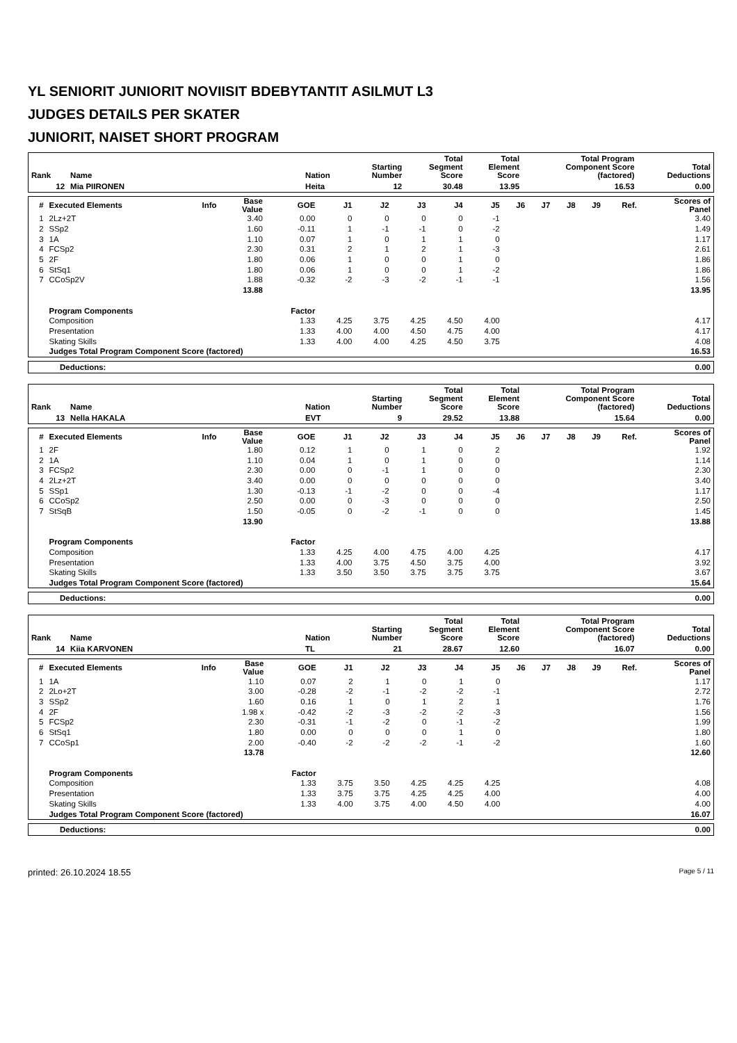YL SENIORIT JUNIORIT NOVIISIT BDEBYTANTIT ASILMUT L3
JUDGES DETAILS PER SKATER
JUNIORIT, NAISET SHORT PROGRAM
| Rank | Name | Nation | Starting Number | Total Segment Score | Total Element Score | Total Program Component Score (factored) | Total Deductions |
| --- | --- | --- | --- | --- | --- | --- | --- |
| 12 | Mia PIIRONEN | Heita | 12 | 30.48 | 13.95 | 16.53 | 0.00 |
| # | Executed Elements | Info | Base Value | GOE | J1 | J2 | J3 | J4 | J5 | J6 | J7 | J8 | J9 | Ref. | Scores of Panel |
| --- | --- | --- | --- | --- | --- | --- | --- | --- | --- | --- | --- | --- | --- | --- | --- |
| 1 | 2Lz+2T | | 3.40 | 0.00 | 0 | 0 | 0 | 0 | -1 | | | | | | 3.40 |
| 2 | SSp2 | | 1.60 | -0.11 | 1 | -1 | -1 | 0 | -2 | | | | | | 1.49 |
| 3 | 1A | | 1.10 | 0.07 | 1 | 0 | 1 | 1 | 0 | | | | | | 1.17 |
| 4 | FCSp2 | | 2.30 | 0.31 | 2 | 1 | 2 | 1 | -3 | | | | | | 2.61 |
| 5 | 2F | | 1.80 | 0.06 | 1 | 0 | 0 | 1 | 0 | | | | | | 1.86 |
| 6 | StSq1 | | 1.80 | 0.06 | 1 | 0 | 0 | 1 | -2 | | | | | | 1.86 |
| 7 | CCoSp2V | | 1.88 | -0.32 | -2 | -3 | -2 | -1 | -1 | | | | | | 1.56 |
| | | | 13.88 | | | | | | | | | | | | 13.95 |
| | Program Components | | | Factor | | | | | | | | | | | |
| | Composition | | | 1.33 | 4.25 | 3.75 | 4.25 | 4.50 | 4.00 | | | | | | 4.17 |
| | Presentation | | | 1.33 | 4.00 | 4.00 | 4.50 | 4.75 | 4.00 | | | | | | 4.17 |
| | Skating Skills | | | 1.33 | 4.00 | 4.00 | 4.25 | 4.50 | 3.75 | | | | | | 4.08 |
| | Judges Total Program Component Score (factored) | | | | | | | | | | | | | | 16.53 |
| Deductions: | 0.00 |
| Rank | Name | Nation | Starting Number | Total Segment Score | Total Element Score | Total Program Component Score (factored) | Total Deductions |
| --- | --- | --- | --- | --- | --- | --- | --- |
| 13 | Nella HAKALA | EVT | 9 | 29.52 | 13.88 | 15.64 | 0.00 |
| # | Executed Elements | Info | Base Value | GOE | J1 | J2 | J3 | J4 | J5 | J6 | J7 | J8 | J9 | Ref. | Scores of Panel |
| --- | --- | --- | --- | --- | --- | --- | --- | --- | --- | --- | --- | --- | --- | --- | --- |
| 1 | 2F | | 1.80 | 0.12 | 1 | 0 | 1 | 0 | 2 | | | | | | 1.92 |
| 2 | 1A | | 1.10 | 0.04 | 1 | 0 | 1 | 0 | 0 | | | | | | 1.14 |
| 3 | FCSp2 | | 2.30 | 0.00 | 0 | -1 | 1 | 0 | 0 | | | | | | 2.30 |
| 4 | 2Lz+2T | | 3.40 | 0.00 | 0 | 0 | 0 | 0 | 0 | | | | | | 3.40 |
| 5 | SSp1 | | 1.30 | -0.13 | -1 | -2 | 0 | 0 | -4 | | | | | | 1.17 |
| 6 | CCoSp2 | | 2.50 | 0.00 | 0 | -3 | 0 | 0 | 0 | | | | | | 2.50 |
| 7 | StSqB | | 1.50 | -0.05 | 0 | -2 | -1 | 0 | 0 | | | | | | 1.45 |
| | | | 13.90 | | | | | | | | | | | | 13.88 |
| | Program Components | | | Factor | | | | | | | | | | | |
| | Composition | | | 1.33 | 4.25 | 4.00 | 4.75 | 4.00 | 4.25 | | | | | | 4.17 |
| | Presentation | | | 1.33 | 4.00 | 3.75 | 4.50 | 3.75 | 4.00 | | | | | | 3.92 |
| | Skating Skills | | | 1.33 | 3.50 | 3.50 | 3.75 | 3.75 | 3.75 | | | | | | 3.67 |
| | Judges Total Program Component Score (factored) | | | | | | | | | | | | | | 15.64 |
| Deductions: | 0.00 |
| Rank | Name | Nation | Starting Number | Total Segment Score | Total Element Score | Total Program Component Score (factored) | Total Deductions |
| --- | --- | --- | --- | --- | --- | --- | --- |
| 14 | Kiia KARVONEN | TL | 21 | 28.67 | 12.60 | 16.07 | 0.00 |
| # | Executed Elements | Info | Base Value | GOE | J1 | J2 | J3 | J4 | J5 | J6 | J7 | J8 | J9 | Ref. | Scores of Panel |
| --- | --- | --- | --- | --- | --- | --- | --- | --- | --- | --- | --- | --- | --- | --- | --- |
| 1 | 1A | | 1.10 | 0.07 | 2 | 1 | 0 | 1 | 0 | | | | | | 1.17 |
| 2 | 2Lo+2T | | 3.00 | -0.28 | -2 | -1 | -2 | -2 | -1 | | | | | | 2.72 |
| 3 | SSp2 | | 1.60 | 0.16 | 1 | 0 | 1 | 2 | 1 | | | | | | 1.76 |
| 4 | 2F | | 1.98 x | -0.42 | -2 | -3 | -2 | -2 | -3 | | | | | | 1.56 |
| 5 | FCSp2 | | 2.30 | -0.31 | -1 | -2 | 0 | -1 | -2 | | | | | | 1.99 |
| 6 | StSq1 | | 1.80 | 0.00 | 0 | 0 | 0 | 1 | 0 | | | | | | 1.80 |
| 7 | CCoSp1 | | 2.00 | -0.40 | -2 | -2 | -2 | -1 | -2 | | | | | | 1.60 |
| | | | 13.78 | | | | | | | | | | | | 12.60 |
| | Program Components | | | Factor | | | | | | | | | | | |
| | Composition | | | 1.33 | 3.75 | 3.50 | 4.25 | 4.25 | 4.25 | | | | | | 4.08 |
| | Presentation | | | 1.33 | 3.75 | 3.75 | 4.25 | 4.25 | 4.00 | | | | | | 4.00 |
| | Skating Skills | | | 1.33 | 4.00 | 3.75 | 4.00 | 4.50 | 4.00 | | | | | | 4.00 |
| | Judges Total Program Component Score (factored) | | | | | | | | | | | | | | 16.07 |
| Deductions: | 0.00 |
printed: 26.10.2024 18.55 Page 5 / 11